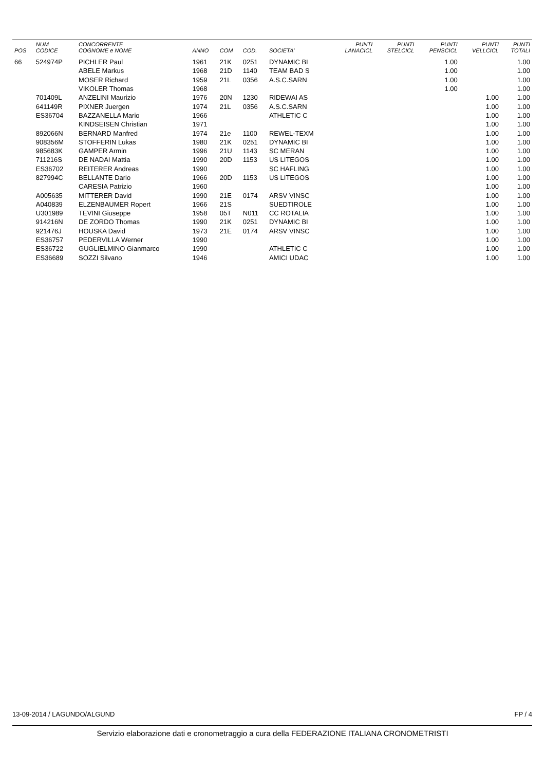| POS | NUM CODICE | CONCORRENTE COGNOME e NOME | ANNO | COM | COD. | SOCIETA' | PUNTI LANACICL | PUNTI STELCICL | PUNTI PENSCICL | PUNTI VELLCICL | PUNTI TOTALI |
| --- | --- | --- | --- | --- | --- | --- | --- | --- | --- | --- | --- |
| 66 | 524974P | PICHLER Paul | 1961 | 21K | 0251 | DYNAMIC BI | | | 1.00 | | 1.00 |
| | | ABELE Markus | 1968 | 21D | 1140 | TEAM BAD S | | | 1.00 | | 1.00 |
| | | MOSER Richard | 1959 | 21L | 0356 | A.S.C.SARN | | | 1.00 | | 1.00 |
| | | VIKOLER Thomas | 1968 | | | | | | 1.00 | | 1.00 |
| | 701409L | ANZELINI Maurizio | 1976 | 20N | 1230 | RIDEWAI AS | | | | 1.00 | 1.00 |
| | 641149R | PIXNER Juergen | 1974 | 21L | 0356 | A.S.C.SARN | | | | 1.00 | 1.00 |
| | ES36704 | BAZZANELLA Mario | 1966 | | | ATHLETIC C | | | | 1.00 | 1.00 |
| | | KINDSEISEN Christian | 1971 | | | | | | | 1.00 | 1.00 |
| | 892066N | BERNARD Manfred | 1974 | 21e | 1100 | REWEL-TEXM | | | | 1.00 | 1.00 |
| | 908356M | STOFFERIN Lukas | 1980 | 21K | 0251 | DYNAMIC BI | | | | 1.00 | 1.00 |
| | 985683K | GAMPER Armin | 1996 | 21U | 1143 | SC MERAN | | | | 1.00 | 1.00 |
| | 711216S | DE NADAI Mattia | 1990 | 20D | 1153 | US LITEGOS | | | | 1.00 | 1.00 |
| | ES36702 | REITERER Andreas | 1990 | | | SC HAFLING | | | | 1.00 | 1.00 |
| | 827994C | BELLANTE Dario | 1966 | 20D | 1153 | US LITEGOS | | | | 1.00 | 1.00 |
| | | CARESIA Patrizio | 1960 | | | | | | | 1.00 | 1.00 |
| | A005635 | MITTERER David | 1990 | 21E | 0174 | ARSV VINSC | | | | 1.00 | 1.00 |
| | A040839 | ELZENBAUMER Ropert | 1966 | 21S | | SUEDTIROLE | | | | 1.00 | 1.00 |
| | U301989 | TEVINI Giuseppe | 1958 | 05T | N011 | CC ROTALIA | | | | 1.00 | 1.00 |
| | 914216N | DE ZORDO Thomas | 1990 | 21K | 0251 | DYNAMIC BI | | | | 1.00 | 1.00 |
| | 921476J | HOUSKA David | 1973 | 21E | 0174 | ARSV VINSC | | | | 1.00 | 1.00 |
| | ES36757 | PEDERVILLA Werner | 1990 | | | | | | | 1.00 | 1.00 |
| | ES36722 | GUGLIELMINO Gianmarco | 1990 | | | ATHLETIC C | | | | 1.00 | 1.00 |
| | ES36689 | SOZZI Silvano | 1946 | | | AMICI UDAC | | | | 1.00 | 1.00 |
13-09-2014 / LAGUNDO/ALGUND FP / 4
Servizio elaborazione dati e cronometraggio a cura della FEDERAZIONE ITALIANA CRONOMETRISTI